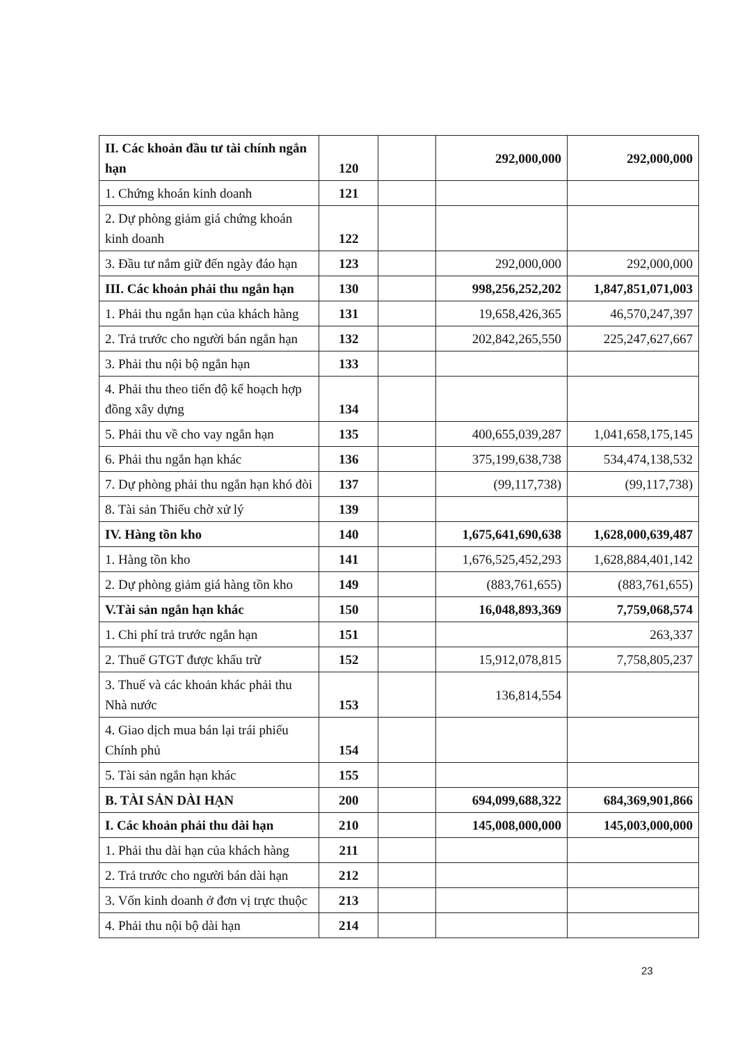| II. Các khoản đầu tư tài chính ngắn hạn | 120 | | 292,000,000 | 292,000,000 |
| 1. Chứng khoán kinh doanh | 121 | | | |
| 2. Dự phòng giảm giá chứng khoán kinh doanh | 122 | | | |
| 3. Đầu tư nắm giữ đến ngày đáo hạn | 123 | | 292,000,000 | 292,000,000 |
| III. Các khoản phải thu ngắn hạn | 130 | | 998,256,252,202 | 1,847,851,071,003 |
| 1. Phải thu ngắn hạn của khách hàng | 131 | | 19,658,426,365 | 46,570,247,397 |
| 2. Trả trước cho người bán ngắn hạn | 132 | | 202,842,265,550 | 225,247,627,667 |
| 3. Phải thu nội bộ ngắn hạn | 133 | | | |
| 4. Phải thu theo tiến độ kế hoạch hợp đồng xây dựng | 134 | | | |
| 5. Phải thu về cho vay ngắn hạn | 135 | | 400,655,039,287 | 1,041,658,175,145 |
| 6. Phải thu ngắn hạn khác | 136 | | 375,199,638,738 | 534,474,138,532 |
| 7. Dự phòng phải thu ngắn hạn khó đòi | 137 | | (99,117,738) | (99,117,738) |
| 8. Tài sản Thiếu chờ xử lý | 139 | | | |
| IV. Hàng tồn kho | 140 | | 1,675,641,690,638 | 1,628,000,639,487 |
| 1. Hàng tồn kho | 141 | | 1,676,525,452,293 | 1,628,884,401,142 |
| 2. Dự phòng giảm giá hàng tồn kho | 149 | | (883,761,655) | (883,761,655) |
| V.Tài sản ngắn hạn khác | 150 | | 16,048,893,369 | 7,759,068,574 |
| 1. Chi phí trả trước ngắn hạn | 151 | | | 263,337 |
| 2. Thuế GTGT được khấu trừ | 152 | | 15,912,078,815 | 7,758,805,237 |
| 3. Thuế và các khoản khác phải thu Nhà nước | 153 | | 136,814,554 | |
| 4. Giao dịch mua bán lại trái phiếu Chính phủ | 154 | | | |
| 5. Tài sản ngắn hạn khác | 155 | | | |
| B. TÀI SẢN DÀI HẠN | 200 | | 694,099,688,322 | 684,369,901,866 |
| I. Các khoản phải thu dài hạn | 210 | | 145,008,000,000 | 145,003,000,000 |
| 1. Phải thu dài hạn của khách hàng | 211 | | | |
| 2. Trả trước cho người bán dài hạn | 212 | | | |
| 3. Vốn kinh doanh ở đơn vị trực thuộc | 213 | | | |
| 4. Phải thu nội bộ dài hạn | 214 | | | |
23